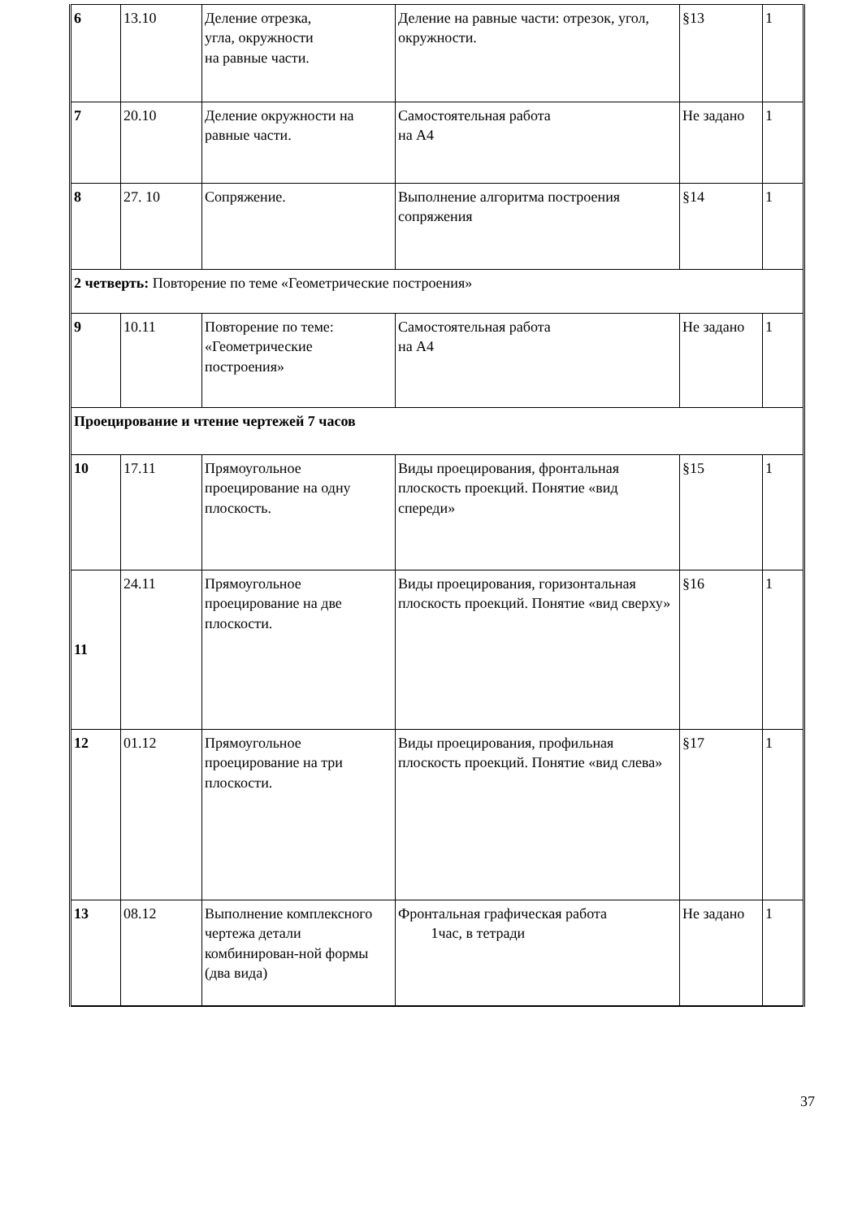| 6 | 13.10 | Деление отрезка, угла, окружности на равные части. | Деление на равные части: отрезок, угол, окружности. | §13 | 1 |
| 7 | 20.10 | Деление окружности на равные части. | Самостоятельная работа на А4 | Не задано | 1 |
| 8 | 27. 10 | Сопряжение. | Выполнение алгоритма построения сопряжения | §14 | 1 |
| 2 четверть: Повторение по теме «Геометрические построения» | | | | | |
| 9 | 10.11 | Повторение по теме: «Геометрические построения» | Самостоятельная работа на А4 | Не задано | 1 |
| Проецирование и чтение чертежей 7 часов | | | | | |
| 10 | 17.11 | Прямоугольное проецирование на одну плоскость. | Виды проецирования, фронтальная плоскость проекций. Понятие «вид спереди» | §15 | 1 |
| 11 | 24.11 | Прямоугольное проецирование на две плоскости. | Виды проецирования, горизонтальная плоскость проекций. Понятие «вид сверху» | §16 | 1 |
| 12 | 01.12 | Прямоугольное проецирование на три плоскости. | Виды проецирования, профильная плоскость проекций. Понятие «вид слева» | §17 | 1 |
| 13 | 08.12 | Выполнение комплексного чертежа детали комбинирован-ной формы (два вида) | Фронтальная графическая работа 1час, в тетради | Не задано | 1 |
37